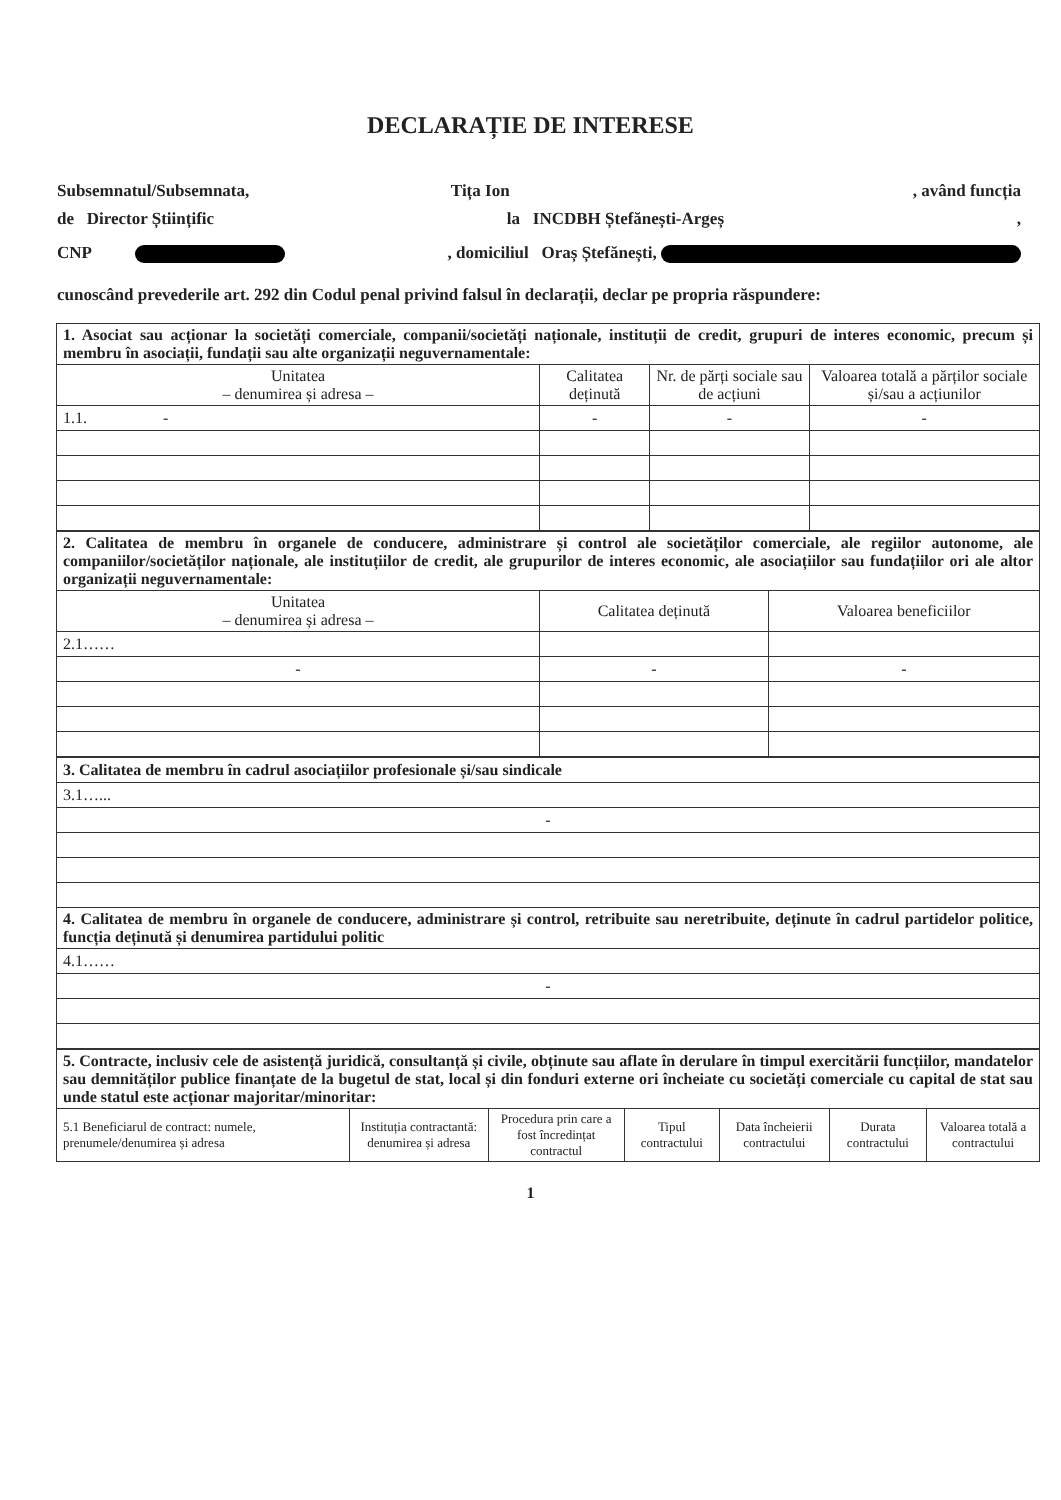DECLARAȚIE DE INTERESE
Subsemnatul/Subsemnata, Tița Ion , având funcția
de Director Științific la INCDBH Ștefănești-Argeș,
CNP , domiciliul Oraș Ștefănești,
cunoscând prevederile art. 292 din Codul penal privind falsul în declarații, declar pe propria răspundere:
| 1. Asociat sau acționar la societăți comerciale, companii/societăți naționale, instituții de credit, grupuri de interes economic, precum și membru în asociații, fundații sau alte organizații neguvernamentale: | | | |
| Unitatea – denumirea și adresa – | Calitatea deținută | Nr. de părți sociale sau de acțiuni | Valoarea totală a părților sociale și/sau a acțiunilor |
| 1.1. - | - | - | - |
| 2. Calitatea de membru în organele de conducere, administrare și control ale societăților comerciale, ale regiilor autonome, ale companiilor/societăților naționale, ale instituțiilor de credit, ale grupurilor de interes economic, ale asociațiilor sau fundațiilor ori ale altor organizații neguvernamentale: | | |
| Unitatea – denumirea și adresa – | Calitatea deținută | Valoarea beneficiilor |
| 2.1…… | | |
| - | - | - |
| 3. Calitatea de membru în cadrul asociațiilor profesionale și/sau sindicale |
| 3.1…... |
| - |
| 4. Calitatea de membru în organele de conducere, administrare și control, retribuite sau neretribuite, deținute în cadrul partidelor politice, funcția deținută și denumirea partidului politic |
| 4.1…… |
| - |
| 5. Contracte, inclusiv cele de asistență juridică, consultanță și civile, obținute sau aflate în derulare în timpul exercitării funcțiilor, mandatelor sau demnităților publice finanțate de la bugetul de stat, local și din fonduri externe ori încheiate cu societăți comerciale cu capital de stat sau unde statul este acționar majoritar/minoritar: | | | | | | |
| 5.1 Beneficiarul de contract: numele, prenumele/denumirea și adresa | Instituția contractantă: denumirea și adresa | Procedura prin care a fost încredințat contractul | Tipul contractului | Data încheierii contractului | Durata contractului | Valoarea totală a contractului |
1